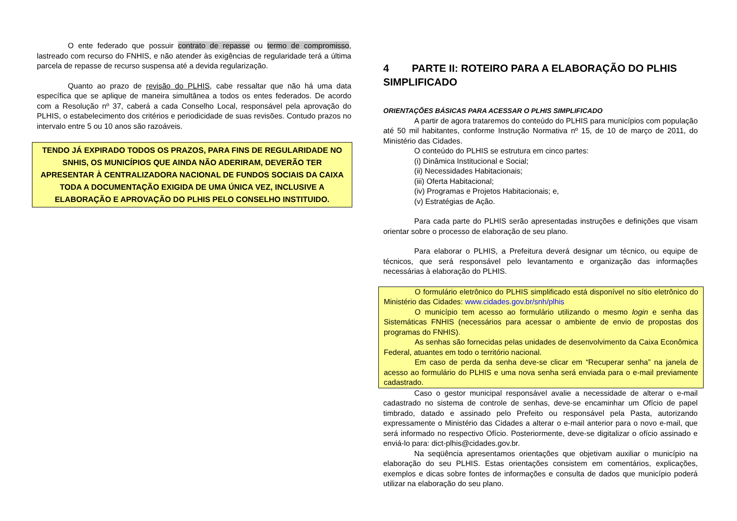O ente federado que possuir contrato de repasse ou termo de compromisso, lastreado com recurso do FNHIS, e não atender às exigências de regularidade terá a última parcela de repasse de recurso suspensa até a devida regularização.
Quanto ao prazo de revisão do PLHIS, cabe ressaltar que não há uma data específica que se aplique de maneira simultânea a todos os entes federados. De acordo com a Resolução nº 37, caberá a cada Conselho Local, responsável pela aprovação do PLHIS, o estabelecimento dos critérios e periodicidade de suas revisões. Contudo prazos no intervalo entre 5 ou 10 anos são razoáveis.
TENDO JÁ EXPIRADO TODOS OS PRAZOS, PARA FINS DE REGULARIDADE NO SNHIS, OS MUNICÍPIOS QUE AINDA NÃO ADERIRAM, DEVERÃO TER APRESENTAR À CENTRALIZADORA NACIONAL DE FUNDOS SOCIAIS DA CAIXA TODA A DOCUMENTAÇÃO EXIGIDA DE UMA ÚNICA VEZ, INCLUSIVE A ELABORAÇÃO E APROVAÇÃO DO PLHIS PELO CONSELHO INSTITUIDO.
4 PARTE II: ROTEIRO PARA A ELABORAÇÃO DO PLHIS SIMPLIFICADO
ORIENTAÇÕES BÁSICAS PARA ACESSAR O PLHIS SIMPLIFICADO
A partir de agora trataremos do conteúdo do PLHIS para municípios com população até 50 mil habitantes, conforme Instrução Normativa nº 15, de 10 de março de 2011, do Ministério das Cidades.
O conteúdo do PLHIS se estrutura em cinco partes:
(i) Dinâmica Institucional e Social;
(ii) Necessidades Habitacionais;
(iii) Oferta Habitacional;
(iv) Programas e Projetos Habitacionais; e,
(v) Estratégias de Ação.
Para cada parte do PLHIS serão apresentadas instruções e definições que visam orientar sobre o processo de elaboração de seu plano.
Para elaborar o PLHIS, a Prefeitura deverá designar um técnico, ou equipe de técnicos, que será responsável pelo levantamento e organização das informações necessárias à elaboração do PLHIS.
O formulário eletrônico do PLHIS simplificado está disponível no sítio eletrônico do Ministério das Cidades: www.cidades.gov.br/snh/plhis
O município tem acesso ao formulário utilizando o mesmo login e senha das Sistemáticas FNHIS (necessários para acessar o ambiente de envio de propostas dos programas do FNHIS).
As senhas são fornecidas pelas unidades de desenvolvimento da Caixa Econômica Federal, atuantes em todo o território nacional.
Em caso de perda da senha deve-se clicar em “Recuperar senha” na janela de acesso ao formulário do PLHIS e uma nova senha será enviada para o e-mail previamente cadastrado.
Caso o gestor municipal responsável avalie a necessidade de alterar o e-mail cadastrado no sistema de controle de senhas, deve-se encaminhar um Ofício de papel timbrado, datado e assinado pelo Prefeito ou responsável pela Pasta, autorizando expressamente o Ministério das Cidades a alterar o e-mail anterior para o novo e-mail, que será informado no respectivo Ofício. Posteriormente, deve-se digitalizar o ofício assinado e enviá-lo para: dict-plhis@cidades.gov.br.
Na seqüência apresentamos orientações que objetivam auxiliar o município na elaboração do seu PLHIS. Estas orientações consistem em comentários, explicações, exemplos e dicas sobre fontes de informações e consulta de dados que município poderá utilizar na elaboração do seu plano.